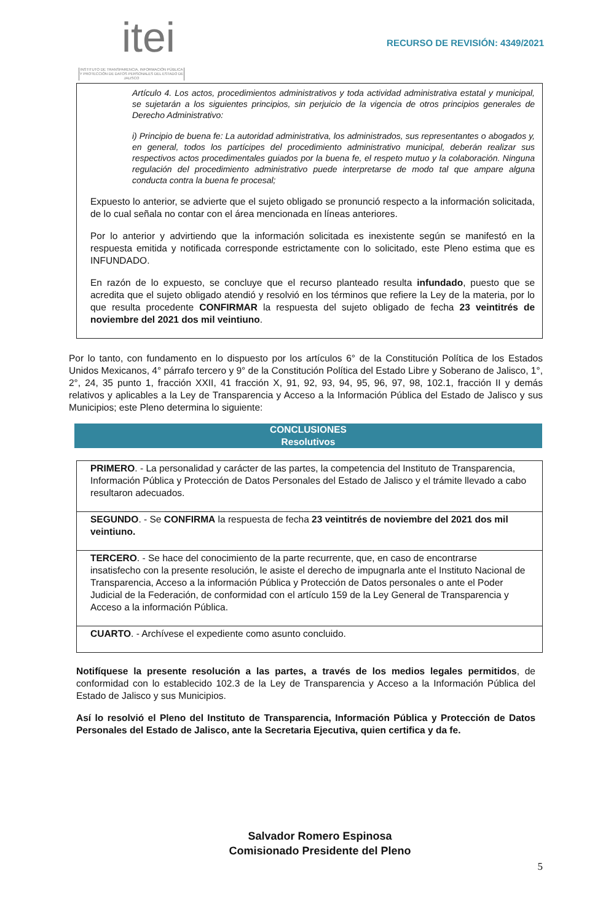itei
INSTITUTO DE TRANSPARENCIA, INFORMACIÓN PÚBLICA Y PROTECCIÓN DE DATOS PERSONALES DEL ESTADO DE JALISCO
RECURSO DE REVISIÓN: 4349/2021
Artículo 4. Los actos, procedimientos administrativos y toda actividad administrativa estatal y municipal, se sujetarán a los siguientes principios, sin perjuicio de la vigencia de otros principios generales de Derecho Administrativo:
i) Principio de buena fe: La autoridad administrativa, los administrados, sus representantes o abogados y, en general, todos los partícipes del procedimiento administrativo municipal, deberán realizar sus respectivos actos procedimentales guiados por la buena fe, el respeto mutuo y la colaboración. Ninguna regulación del procedimiento administrativo puede interpretarse de modo tal que ampare alguna conducta contra la buena fe procesal;
Expuesto lo anterior, se advierte que el sujeto obligado se pronunció respecto a la información solicitada, de lo cual señala no contar con el área mencionada en líneas anteriores.
Por lo anterior y advirtiendo que la información solicitada es inexistente según se manifestó en la respuesta emitida y notificada corresponde estrictamente con lo solicitado, este Pleno estima que es INFUNDADO.
En razón de lo expuesto, se concluye que el recurso planteado resulta infundado, puesto que se acredita que el sujeto obligado atendió y resolvió en los términos que refiere la Ley de la materia, por lo que resulta procedente CONFIRMAR la respuesta del sujeto obligado de fecha 23 veintitrés de noviembre del 2021 dos mil veintiuno.
Por lo tanto, con fundamento en lo dispuesto por los artículos 6° de la Constitución Política de los Estados Unidos Mexicanos, 4° párrafo tercero y 9° de la Constitución Política del Estado Libre y Soberano de Jalisco, 1°, 2°, 24, 35 punto 1, fracción XXII, 41 fracción X, 91, 92, 93, 94, 95, 96, 97, 98, 102.1, fracción II y demás relativos y aplicables a la Ley de Transparencia y Acceso a la Información Pública del Estado de Jalisco y sus Municipios; este Pleno determina lo siguiente:
CONCLUSIONES
Resolutivos
| PRIMERO . - La personalidad y carácter de las partes, la competencia del Instituto de Transparencia, Información Pública y Protección de Datos Personales del Estado de Jalisco y el trámite llevado a cabo resultaron adecuados. |
| SEGUNDO . - Se CONFIRMA la respuesta de fecha 23 veintitrés de noviembre del 2021 dos mil veintiuno. |
| TERCERO . - Se hace del conocimiento de la parte recurrente, que, en caso de encontrarse insatisfecho con la presente resolución, le asiste el derecho de impugnarla ante el Instituto Nacional de Transparencia, Acceso a la información Pública y Protección de Datos personales o ante el Poder Judicial de la Federación, de conformidad con el artículo 159 de la Ley General de Transparencia y Acceso a la información Pública. |
| CUARTO . - Archívese el expediente como asunto concluido. |
Notifíquese la presente resolución a las partes, a través de los medios legales permitidos, de conformidad con lo establecido 102.3 de la Ley de Transparencia y Acceso a la Información Pública del Estado de Jalisco y sus Municipios.
Así lo resolvió el Pleno del Instituto de Transparencia, Información Pública y Protección de Datos Personales del Estado de Jalisco, ante la Secretaria Ejecutiva, quien certifica y da fe.
Salvador Romero Espinosa
Comisionado Presidente del Pleno
5